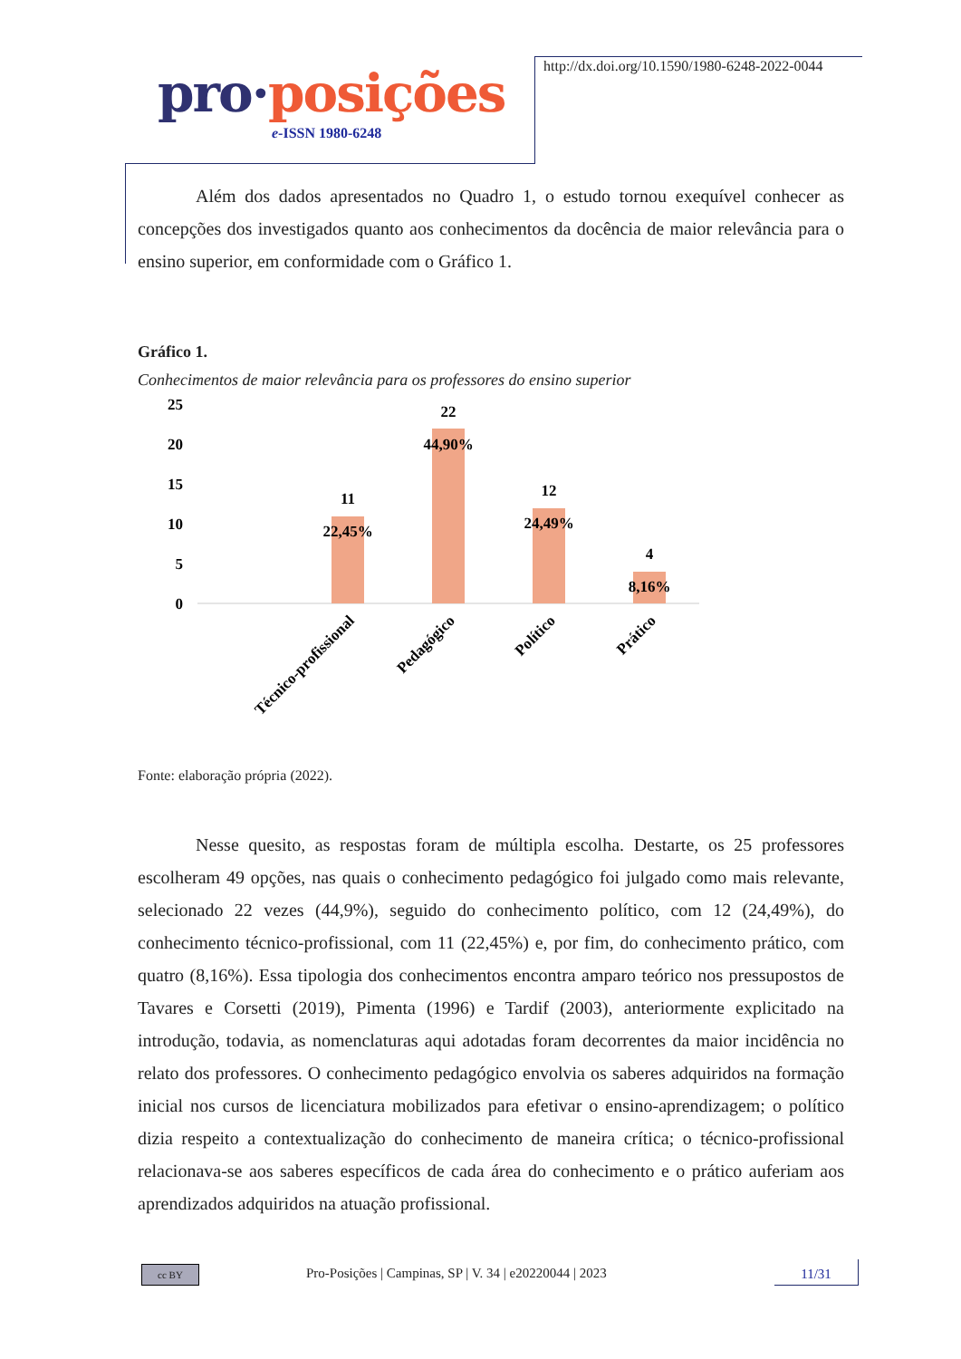pro·posições
e-ISSN 1980-6248
http://dx.doi.org/10.1590/1980-6248-2022-0044
Além dos dados apresentados no Quadro 1, o estudo tornou exequível conhecer as concepções dos investigados quanto aos conhecimentos da docência de maior relevância para o ensino superior, em conformidade com o Gráfico 1.
Gráfico 1.
Conhecimentos de maior relevância para os professores do ensino superior
25
20
15
10
5
0
11
22,45%
22
44,90%
12
24,49%
4
8,16%
Técnico-profissional
Pedagógico
Político
Prático
Fonte: elaboração própria (2022).
Nesse quesito, as respostas foram de múltipla escolha. Destarte, os 25 professores escolheram 49 opções, nas quais o conhecimento pedagógico foi julgado como mais relevante, selecionado 22 vezes (44,9%), seguido do conhecimento político, com 12 (24,49%), do conhecimento técnico-profissional, com 11 (22,45%) e, por fim, do conhecimento prático, com quatro (8,16%). Essa tipologia dos conhecimentos encontra amparo teórico nos pressupostos de Tavares e Corsetti (2019), Pimenta (1996) e Tardif (2003), anteriormente explicitado na introdução, todavia, as nomenclaturas aqui adotadas foram decorrentes da maior incidência no relato dos professores. O conhecimento pedagógico envolvia os saberes adquiridos na formação inicial nos cursos de licenciatura mobilizados para efetivar o ensino-aprendizagem; o político dizia respeito a contextualização do conhecimento de maneira crítica; o técnico-profissional relacionava-se aos saberes específicos de cada área do conhecimento e o prático auferiam aos aprendizados adquiridos na atuação profissional.
cc BY
Pro-Posições | Campinas, SP | V. 34 | e20220044 | 2023
11/31